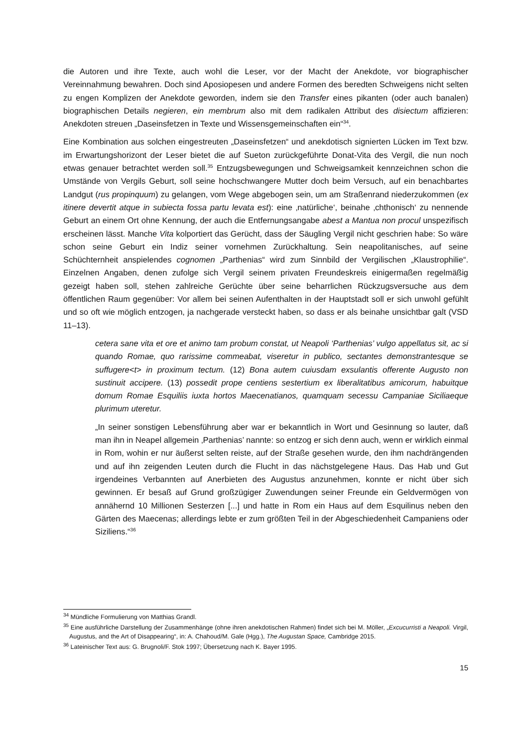die Autoren und ihre Texte, auch wohl die Leser, vor der Macht der Anekdote, vor biographischer Vereinnahmung bewahren. Doch sind Aposiopesen und andere Formen des beredten Schweigens nicht selten zu engen Komplizen der Anekdote geworden, indem sie den Transfer eines pikanten (oder auch banalen) biographischen Details negieren, ein membrum also mit dem radikalen Attribut des disiectum affizieren: Anekdoten streuen „Daseinsfetzen in Texte und Wissensgemeinschaften ein“<sup>34</sup>.
Eine Kombination aus solchen eingestreuten „Daseinsfetzen“ und anekdotisch signierten Lücken im Text bzw. im Erwartungshorizont der Leser bietet die auf Sueton zurückgeführte Donat-Vita des Vergil, die nun noch etwas genauer betrachtet werden soll.<sup>35</sup> Entzugsbewegungen und Schweigsamkeit kennzeichnen schon die Umstände von Vergils Geburt, soll seine hochschwangere Mutter doch beim Versuch, auf ein benachbartes Landgut (rus propinquum) zu gelangen, vom Wege abgebogen sein, um am Straßenrand niederzukommen (ex itinere devertit atque in subiecta fossa partu levata est): eine ‚natürliche‘, beinahe ‚chthonisch‘ zu nennende Geburt an einem Ort ohne Kennung, der auch die Entfernungsangabe abest a Mantua non procul unspezifisch erscheinen lässt. Manche Vita kolportiert das Gerücht, dass der Säugling Vergil nicht geschrien habe: So wäre schon seine Geburt ein Indiz seiner vornehmen Zurückhaltung. Sein neapolitanisches, auf seine Schüchternheit anspielendes cognomen „Parthenias“ wird zum Sinnbild der Vergilischen „Klaustrophilie“. Einzelnen Angaben, denen zufolge sich Vergil seinem privaten Freundeskreis einigermaßen regelmäßig gezeigt haben soll, stehen zahlreiche Gerüchte über seine beharrlichen Rückzugsversuche aus dem öffentlichen Raum gegenüber: Vor allem bei seinen Aufenthalten in der Hauptstadt soll er sich unwohl gefühlt und so oft wie möglich entzogen, ja nachgerade versteckt haben, so dass er als beinahe unsichtbar galt (VSD 11–13).
cetera sane vita et ore et animo tam probum constat, ut Neapoli ‘Parthenias’ vulgo appellatus sit, ac si quando Romae, quo rarissime commeabat, viseretur in publico, sectantes demonstrantesque se suffugere<t> in proximum tectum. (12) Bona autem cuiusdam exsulantis offerente Augusto non sustinuit accipere. (13) possedit prope centiens sestertium ex liberalitatibus amicorum, habuitque domum Romae Esquiliis iuxta hortos Maecenatianos, quamquam secessu Campaniae Siciliaeque plurimum uteretur.
„In seiner sonstigen Lebensführung aber war er bekanntlich in Wort und Gesinnung so lauter, daß man ihn in Neapel allgemein ‚Parthenias’ nannte: so entzog er sich denn auch, wenn er wirklich einmal in Rom, wohin er nur äußerst selten reiste, auf der Straße gesehen wurde, den ihm nachdrängenden und auf ihn zeigenden Leuten durch die Flucht in das nächstgelegene Haus. Das Hab und Gut irgendeines Verbannten auf Anerbieten des Augustus anzunehmen, konnte er nicht über sich gewinnen. Er besaß auf Grund großzügiger Zuwendungen seiner Freunde ein Geldvermögen von annähernd 10 Millionen Sesterzen [...] und hatte in Rom ein Haus auf dem Esquilinus neben den Gärten des Maecenas; allerdings lebte er zum größten Teil in der Abgeschiedenheit Campaniens oder Siziliens.“<sup>36</sup>
<sup>34</sup> Mündliche Formulierung von Matthias Grandl.
<sup>35</sup> Eine ausführliche Darstellung der Zusammenhänge (ohne ihren anekdotischen Rahmen) findet sich bei M. Möller, „Excucurristi a Neapoli. Virgil, Augustus, and the Art of Disappearing“, in: A. Chahoud/M. Gale (Hgg.), The Augustan Space, Cambridge 2015.
<sup>36</sup> Lateinischer Text aus: G. Brugnoli/F. Stok 1997; Übersetzung nach K. Bayer 1995.
15